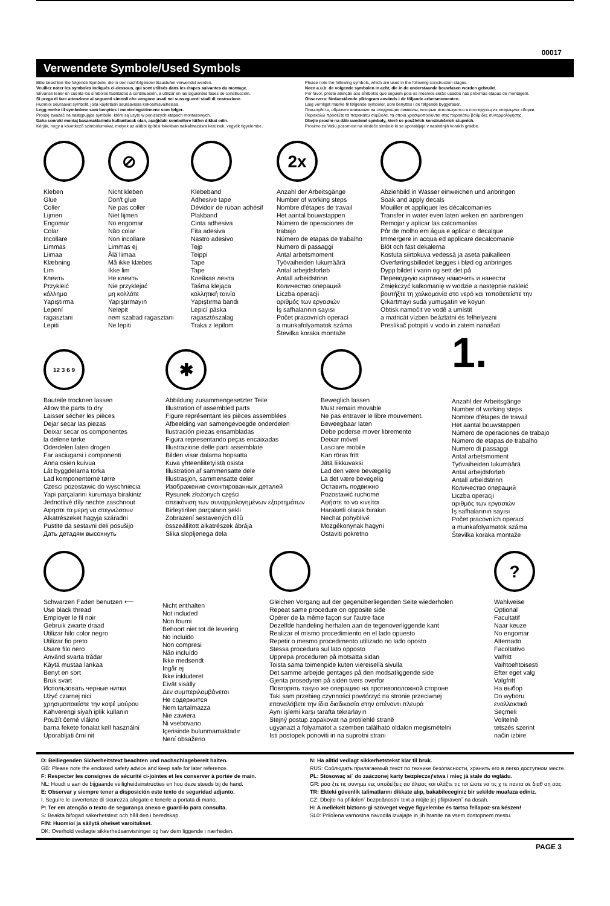00017
Verwendete Symbole/Used Symbols
Bitte beachten Sie folgende Symbole, die in den nachfolgenden Baustufen verwendet werden.
Veuillez noter les symboles indiqués ci-dessous, qui sont utilisés dans les étapes suivantes du montage.
Sírvanse tener en cuenta los símbolos facilitados a continuación, a utilizar en las siguientes fases de construcción.
Si prega di fare attenzione ai seguenti simnoli che vengono usati nei susseguenti stadi di costruzione.
Huomioi seuraavat symbolit, joita käytetään seuraavissa kokoamisvaiheissa.
Legg merke til symbolene som benyttes i monteringstrinnene som følger.
Proszę zważać na następujące symbole, które są użyte w poniższych etapach montażowych.
Daha sonraki montaj basamaklarinda kullanilacak olan, aşağidaki sembollere lütfen dikkat edin.
Kérjük, hogy a következő szimbólumokat, melyek az alábbi építési fokokban nalkalmazásra kerülnek, vegyék figyelembe.
Please note the following symbols, which are used in the following construction stages.
Neen a.u.b. de volgende symbolen in acht, die in de onderstaande bouwfasen worden gebruikt.
Por favor, preste atenção aos símbolos que seguem pois os mesmos serão usados nas próximas etapas de montagem.
Observera: Nedanstående piktogram används i de följande arbetsmomenten.
Læg vernligst mærke til følgende symboler, som benyttes i de følgende byggefaser.
Пожалуйста, обратите внимание на следующие символы, которые используются в последующ их операциях сборки.
Παρακαλώ προσέξτε τα παρακάτω σύμβολα, τα οποία χρησιμοποιούνται στις παρακάτω βαθμίδες συναρμολόγησης.
Dbejte prosím na dále uvedené symboly, které se používích konstrukčních stupních.
Prosimo za Vašu pozornost na sledeče simbole ki se uporabljajo v naslednjih korakih gradbe.
Kleben
Glue
Coller
Lijmen
Engomar
Colar
Incollare
Limmas
Liimaa
Klæbning
Lim
Клеить
Przykleić
κόλλημα
Yapıştırma
Lepení
ragasztani
Lepiti
⊘
Nicht kleben
Don't glue
Ne pas coller
Niet lijmen
No engomar
Não colar
Non incollare
Limmas ej
Älä liimaa
Må ikke klæbes
Ikke lim
Не клеить
Nie przyklejać
μη κολλάτε
Yapıştırmayın
Nelepit
nem szabad ragasztani
Ne lepiti
Klebeband
Adhesive tape
Dévidoir de ruban adhésif
Plakband
Cinta adhesiva
Fita adesiva
Nastro adesivo
Tejp
Teippi
Tape
Tape
Клейкая лента
Taśma klejąca
κολλητική ταινία
Yapıştırma bandı
Lepicí páska
ragasztószalag
Traka z lepilom
2x
Anzahl der Arbeitsgänge
Number of working steps
Nombre d'étapes de travail
Het aantal bouwstappen
Número de operaciones de trabajo
Número de etapas de trabalho
Numero di passaggi
Antal arbetsmoment
Työvaiheiden lukumäärä
Antal arbejdsforløb
Antall arbeidstrinn
Количество операций
Liczba operacji
αριθμός των εργασιών
İş safhalarının sayısı
Počet pracovních operací
a munkafolyamatok száma
Številka koraka montaže
Abziehbild in Wasser einweichen und anbringen
Soak and apply decals
Mouiller et appliquer les décalcomanies
Transfer in water even laten weken en aanbrengen
Remojar y aplicar las calcomanías
Pôr de molho em água e aplicar o decalque
Immergere in acqua ed applicare decalcomanie
Blöt och fäst dekalerna
Kostuta siirtokuva vedessä ja aseta paikalleen
Overføringsbilledet lægges i blød og anbringes
Dypp bildet i vann og sett det på
Переводную картинку намочить и нанести
Zmiękczyć kalkomanię w wodzie a następnie nakleić
βουτήξτε τη χαλκομανία στο νερό και τοποθετείστε την
Çıkartmayı suda yumuşatın ve koyun
Obtisk namočit ve vodě a umístit
a matricát vízben beáztatni és felhelyezni
Preslikač potopiti v vodo in zatem nanašati
12 3 6 9
Bauteile trocknen lassen
Allow the parts to dry
Laisser sécher les pièces
Dejar secar las piezas
Deixar secar os componentes
la delene tørke
Oderdelen laten drogen
Far asciugarsi i componenti
Anna osien kuivua
Låt byggdelarna torka
Lad komponenterne tørre
Czesci pozostawic do wyschniecia
Yapi parçalarini kurumaya birakiniz
Jednotlivé díly nechte zaschnout
Αφηστε τα μερη να στεγνώσουν
Alkatrészeket hagyja száradni
Pustite da sestavni deli posušijo
Дать детадям высохнуть
✱
Abbildung zusammengesetzter Teile
Illustration of assembled parts
Figure représentant les pièces assemblées
Afbeelding van samengevoegde onderdelen
Ilustración piezas ensambladas
Figura representando peças encaixadas
Illustrazione delle parti assemblate
Bilden visar dalarna hopsatta
Kuva yhteenliitetyistä osista
Illustration af sammensatte dele
Illustrasjon, sammensatte deler
Изображение смонтированных деталей
Rysunek złożonych części
απεικόνιση των συναρμολογημένων εξαρτημάτων
Birleştirilen parçaların şekli
Zobrazení sestavených dílů
összeállított alkatrészek ábrája
Slika slopljenega dela
Beweglich lassen
Must remain movable
Ne pas entraver le libre mouvement.
Beweegbaar laten
Debe poderse mover libremente
Deixar móvel
Lasciare mobile
Kan röras fritt
Jätä liikkuvaksi
Lad den være bevægelig
La det være bevegelig
Оставить подвижно
Pozostawić ruchome
Αφήστε το να κινείται
Haraketli olarak bırakın
Nechat pohyblivé
Mozgékonynak hagyni
Ostaviti pokretno
1.
Anzahl der Arbeitsgänge
Number of working steps
Nombre d'étapes de travail
Het aantal bouwstappen
Número de operaciones de trabajo
Número de etapas de trabalho
Numero di passaggi
Antal arbetsmoment
Työvaiheiden lukumäärä
Antal arbejdsforløb
Antall arbeidstrinn
Количество операций
Liczba operacji
αριθμός των εργασιών
İş safhalarının sayısı
Počet pracovních operací
a munkafolyamatok száma
Številka koraka montaže
Schwarzen Faden benutzen ⟵
Use black thread
Employer le fil noir
Gebruik zwarte draad
Utilizar hilo color negro
Utilizar fio preto
Usare filo nero
Använd svarta trådar
Käytä mustaa lankaa
Benyt en sort
Bruk svart
Использовать черные нитки
Użyć czarnej nici
χρησιμοποιείστε την καφέ μαύρου
Kahverengi siyah iplik kullanın
Použít černé vlákno
barna fekete fonalat kell használni
Uporabljati črni nit
Nicht enthalten
Not included
Non fourni
Behoort niet tot de levering
No incluido
Non compresi
Não incluído
Ikke medsendt
Ingår ej
Ikke inkluderet
Eivät sisälly
Δεν συμπεριλαμβάνεται
Не содержится
Nem tartalmazza
Nie zawiera
Ni vsebovano
Içerisinde bulunmamaktadır
Není obsaženo
Gleichen Vorgang auf der gegenüberliegenden Seite wiederholen
Repeat same procedure on opposite side
Opérer de la même façon sur l'autre face
Dezelfde handeling herhalen aan de tegenoverliggende kant
Realizar el mismo procedimiento en el lado opuesto
Repetir o mesmo procedimento utilizado no lado oposto
Stessa procedura sul lato opposto
Upprepa proceduren på motsatta sidan
Toista sama toimenpide kuten viereisellä sivulla
Det samme arbejde gentages på den modsatliggende side
Gjenta prosedyren på siden tvers overfor
Повторять такую же операцию на противоположной стороне
Taki sam przebieg czynności powtórzyć na stronie przeciwnej
επαναλάβετε την ίδια διαδικασία στην απέναντι πλευρά
Aynı işlemi karşı tarafta tekrarlayın
Stejný postup zopakovat na protilehlé straně
ugyanazt a folyamatot a szemben található oldalon megismételni
Isti postopek ponoviti in na suprotni strani
?
Wahlweise
Optional
Facultatif
Naar keuze
No engomar
Alternado
Facoltativo
Valfritt
Vaihtoehtoisesti
Efter eget valg
Valgfritt
На выбор
Do wyboru
εναλλακτικά
Seçmeli
Volitelně
tetszés szerint
način izbire
D: Beiliegenden Sicherheitstext beachten und nachschlagebereit halten.
GB: Please note the enclosed safety advice and keep safe for later reference.
F: Respecter les consignes de sécurité ci-jointes et les conserver à portée de main.
NL: Houdt u aan de bijgaande veiligheidsinstructies en hou deze steeds bij de hand.
E: Observar y siempre tener a disposición este texto de seguridad adjunto.
I. Seguire le avvertenze di sicurezza allegate e tenerle a portata di mano.
P: Ter em atenção o texto de segurança anexo e guard-lo para consulta.
S: Beakta bifogad säkerhetstext och håll den i beredskap.
FIN: Huomioi ja säilytä oheiset varoitukset.
DK: Overhold vedlagte sikkerhedsanvisninger og hav dem liggende i nærheden.
N: Ha alltid vedlagt sikkerhetstekst klar til bruk.
RUS: Соблюдать прилагаемый текст по технике безопасности, хранить его в легко доступном месте.
PL: Stosowaç si´ do zaàczonej karty bezpieczeƒstwa i mieç jà stale do wglàdu.
GR: ροσ ξτε τις συνημμ νες υποδείξεις ασ άλειας και υλάξτε τις τσι ώστε να τις χ τε παντα σε διαθ ση σας.
TR: Ekteki güvenlik talimatlarını dikkate alıp, bakabileceginiz bir sekilde muafaza ediniz.
CZ: Dbejte na pfiiloÏen˘ bezpeãnostní text a mûjte jej pfiipraven˘ na dosah.
H: A mellékelt biztons·gi szöveget vegye figyelembe és tartsa fellapoz·sra készen!
SL0: PriloÏena varnostna navodila izvajajte in jih hranite na vsem dostopnem mestu.
PAGE 3